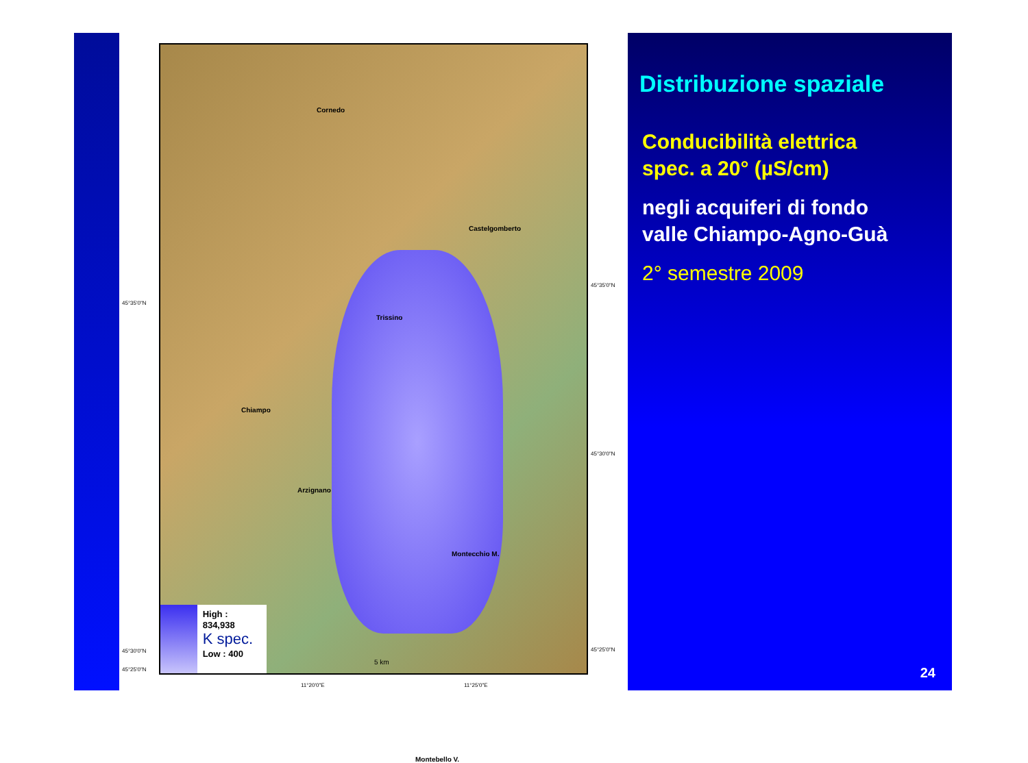Cornedo
Castelgomberto
Trissino
Chiampo
Arzignano
Montecchio M.
Montebello V.
5 km
High : 834,938
K spec.
Low : 400
45°35'0"N
45°30'0"N
45°25'0"N
45°35'0"N
45°30'0"N
45°25'0"N
11°20'0"E 11°25'0"E
Distribuzione spaziale
Conducibilità elettrica
spec. a 20° (µS/cm)
negli acquiferi di fondo
valle Chiampo-Agno-Guà
2° semestre 2009
24